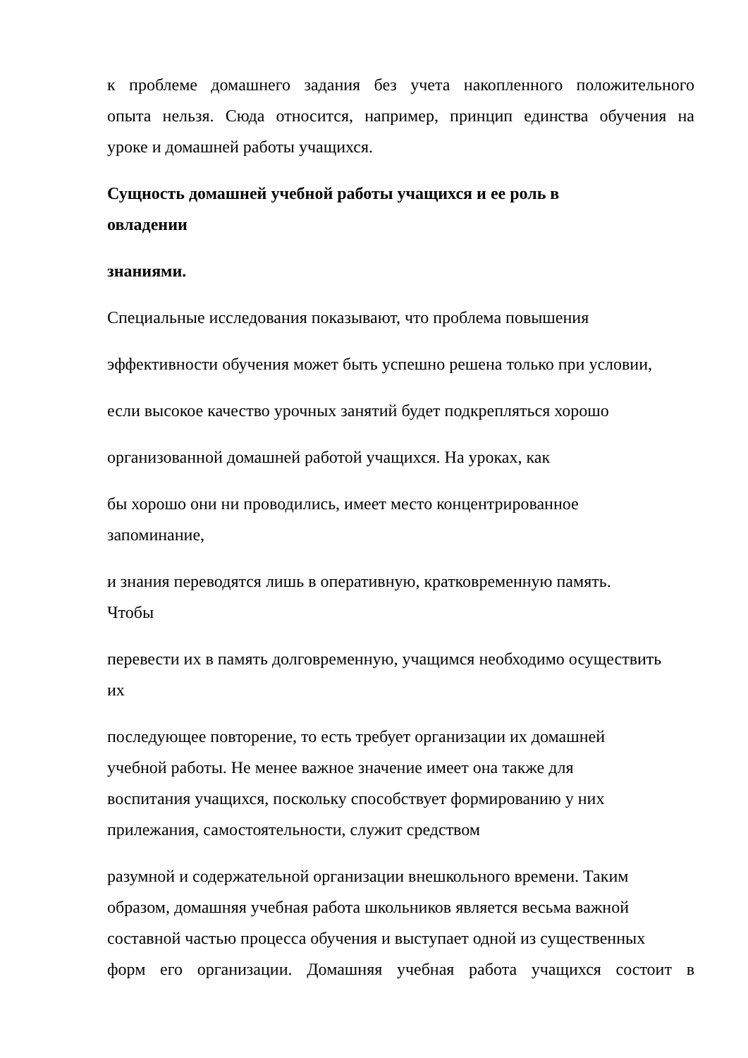к проблеме домашнего задания без учета накопленного положительного
опыта нельзя. Сюда относится, например, принцип единства обучения на
уроке и домашней работы учащихся.
Сущность домашней учебной работы учащихся и ее роль в
овладении
знаниями.
Специальные исследования показывают, что проблема повышения
эффективности обучения может быть успешно решена только при условии,
если высокое качество урочных занятий будет подкрепляться хорошо
организованной домашней работой учащихся. На уроках, как
бы хорошо они ни проводились, имеет место концентрированное
запоминание,
и знания переводятся лишь в оперативную, кратковременную память.
Чтобы
перевести их в память долговременную, учащимся необходимо осуществить
их
последующее повторение, то есть требует организации их домашней
учебной работы. Не менее важное значение имеет она также для
воспитания учащихся, поскольку способствует формированию у них
прилежания, самостоятельности, служит средством
разумной и содержательной организации внешкольного времени. Таким
образом, домашняя учебная работа школьников является весьма важной
составной частью процесса обучения и выступает одной из существенных
форм его организации. Домашняя учебная работа учащихся состоит в